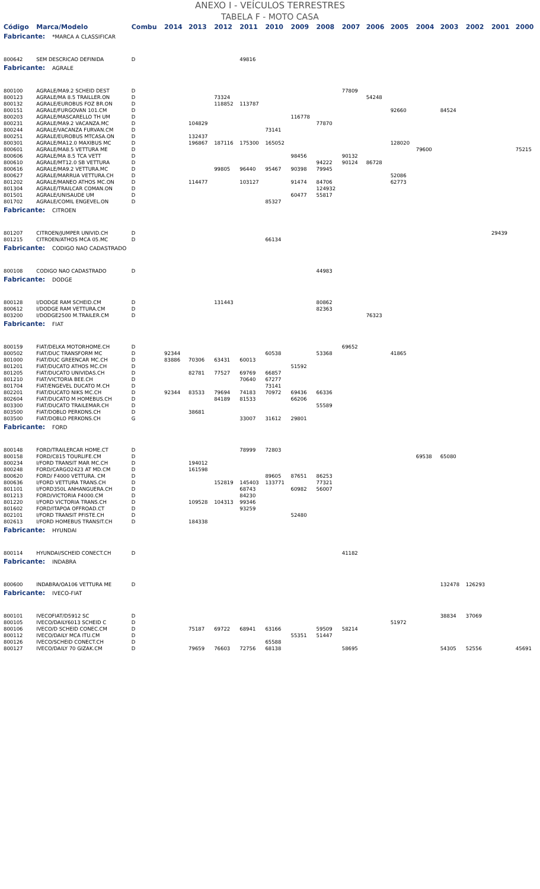ANEXO I - VEÍCULOS TERRESTRES
TABELA F - MOTO CASA
| Código | Marca/Modelo | Combu | 2014 | 2013 | 2012 | 2011 | 2010 | 2009 | 2008 | 2007 | 2006 | 2005 | 2004 | 2003 | 2002 | 2001 | 2000 |
| --- | --- | --- | --- | --- | --- | --- | --- | --- | --- | --- | --- | --- | --- | --- | --- | --- | --- |
| Fabricante: *MARCA A CLASSIFICAR | | | | | | | | | | | | | | | | | |
| 800642 | SEM DESCRICAO DEFINIDA | D | | | | 49816 | | | | | | | | | | | |
| Fabricante: AGRALE | | | | | | | | | | | | | | | | | |
| 800100 | AGRALE/MA9.2 SCHEID DEST | D | | | | | | | | 77809 | | | | | | | |
| 800123 | AGRALE/MA 8.5 TRAILLER.ON | D | | | 73324 | | | | | | 54248 | | | | | | |
| 800132 | AGRALE/EUROBUS FOZ BR.ON | D | | | 118852 | 113787 | | | | | | | | | | | |
| 800151 | AGRALE/FURGOVAN 101.CM | D | | | | | | | | | | 92660 | | 84524 | | | |
| 800203 | AGRALE/MASCARELLO TH UM | D | | | | | | 116778 | | | | | | | | | |
| 800231 | AGRALE/MA9.2 VACANZA.MC | D | | 104829 | | | | | 77870 | | | | | | | | |
| 800244 | AGRALE/VACANZA FURVAN.CM | D | | | | | 73141 | | | | | | | | | | |
| 800251 | AGRALE/EUROBUS MTCASA.ON | D | | 132437 | | | | | | | | | | | | | |
| 800301 | AGRALE/MA12.0 MAXIBUS MC | D | | 196867 | 187116 | 175300 | 165052 | | | | | 128020 | | | | | |
| 800601 | AGRALE/MA8.5 VETTURA ME | D | | | | | | | | | | | 79600 | | | | 75215 |
| 800606 | AGRALE/MA 8.5 TCA VETT | D | | | | | | 98456 | | 90132 | | | | | | | |
| 800610 | AGRALE/MT12.0 SB VETTURA | D | | | | | | | 94222 | 90124 | 86728 | | | | | | |
| 800616 | AGRALE/MA9.2 VETTURA.MC | D | | | 99805 | 96440 | 95467 | 90398 | 79945 | | | | | | | | |
| 800627 | AGRALE/MARRUA VETTURA.CH | D | | | | | | | | | | 52086 | | | | | |
| 801202 | AGRALE/MANEO ATHOS MC.ON | D | | 114477 | | 103127 | | 91474 | 84706 | | | 62773 | | | | | |
| 801304 | AGRALE/TRAILCAR COMAN.ON | D | | | | | | | 124932 | | | | | | | | |
| 801501 | AGRALE/UNISAUDE UM | D | | | | | | 60477 | 55817 | | | | | | | | |
| 801702 | AGRALE/COMIL ENGEVEL.ON | D | | | | | 85327 | | | | | | | | | | |
| Fabricante: CITROEN | | | | | | | | | | | | | | | | | |
| 801207 | CITROEN/JUMPER UNIVID.CH | D | | | | | | | | | | | | | | 29439 | |
| 801215 | CITROEN/ATHOS MCA 05.MC | D | | | | | 66134 | | | | | | | | | | |
| Fabricante: CODIGO NAO CADASTRADO | | | | | | | | | | | | | | | | | |
| 800108 | CODIGO NAO CADASTRADO | D | | | | | | | 44983 | | | | | | | | |
| Fabricante: DODGE | | | | | | | | | | | | | | | | | |
| 800128 | I/DODGE RAM SCHEID.CM | D | | | 131443 | | | | 80862 | | | | | | | | |
| 800612 | I/DODGE RAM VETTURA.CM | D | | | | | | | 82363 | | | | | | | | |
| 803200 | I/DODGE2500 M.TRAILER.CM | D | | | | | | | | | 76323 | | | | | | |
| Fabricante: FIAT | | | | | | | | | | | | | | | | | |
| 800159 | FIAT/DELKA MOTORHOME.CH | D | | | | | | | | 69652 | | | | | | | |
| 800502 | FIAT/DUC TRANSFORM MC | D | 92344 | | | | 60538 | | 53368 | | | 41865 | | | | | |
| 801000 | FIAT/DUC GREENCAR MC.CH | D | 83886 | 70306 | 63431 | 60013 | | | | | | | | | | | |
| 801201 | FIAT/DUCATO ATHOS MC.CH | D | | | | | | 51592 | | | | | | | | | |
| 801205 | FIAT/DUCATO UNIVIDAS.CH | D | | 82781 | 77527 | 69769 | 66857 | | | | | | | | | | |
| 801210 | FIAT/VICTORIA BEE.CH | D | | | | 70640 | 67277 | | | | | | | | | | |
| 801704 | FIAT/ENGEVEL DUCATO M.CH | D | | | | | 73141 | | | | | | | | | | |
| 802201 | FIAT/DUCATO NIKS MC.CH | D | 92344 | 83533 | 79694 | 74183 | 70972 | 69436 | 66336 | | | | | | | | |
| 802604 | FIAT/DUCATO M HOMEBUS.CH | D | | | 84189 | 81533 | | 66206 | | | | | | | | | |
| 803300 | FIAT/DUCATO TRAILEMAR.CH | D | | | | | | | 55589 | | | | | | | | |
| 803500 | FIAT/DOBLO PERKONS.CH | D | | 38681 | | | | | | | | | | | | | |
| 803500 | FIAT/DOBLO PERKONS.CH | G | | | | 33007 | 31612 | 29801 | | | | | | | | | |
| Fabricante: FORD | | | | | | | | | | | | | | | | | |
| 800148 | FORD/TRAILERCAR HOME.CT | D | | | | 78999 | 72803 | | | | | | | | | | |
| 800158 | FORD/C815 TOURLIFE.CM | D | | | | | | | | | | | 69538 | 65080 | | | |
| 800234 | I/FORD TRANSIT MAR MC.CH | D | | 194012 | | | | | | | | | | | | | |
| 800248 | FORD/CARGO2423 AT MD.CM | D | | 161598 | | | | | | | | | | | | | |
| 800620 | FORD/ F4000 VETTURA. CM | D | | | | | 89605 | 87651 | 86253 | | | | | | | | |
| 800636 | I/FORD VETTURA TRANS.CH | D | | | 152819 | 145403 | 133771 | | 77321 | | | | | | | | |
| 801101 | I/FORD350L ANHANGUERA.CH | D | | | | 68743 | | 60982 | 56007 | | | | | | | | |
| 801213 | FORD/VICTORIA F4000.CM | D | | | | 84230 | | | | | | | | | | | |
| 801220 | I/FORD VICTORIA TRANS.CH | D | | 109528 | 104313 | 99346 | | | | | | | | | | | |
| 801602 | FORD/ITAPOA OFFROAD.CT | D | | | | 93259 | | | | | | | | | | | |
| 802101 | I/FORD TRANSIT PFISTE.CH | D | | | | | | 52480 | | | | | | | | | |
| 802613 | I/FORD HOMEBUS TRANSIT.CH | D | | 184338 | | | | | | | | | | | | | |
| Fabricante: HYUNDAI | | | | | | | | | | | | | | | | | |
| 800114 | HYUNDAI/SCHEID CONECT.CH | D | | | | | | | | 41182 | | | | | | | |
| Fabricante: INDABRA | | | | | | | | | | | | | | | | | |
| 800600 | INDABRA/OA106 VETTURA ME | D | | | | | | | | | | | | 132478 | 126293 | | |
| Fabricante: IVECO-FIAT | | | | | | | | | | | | | | | | | |
| 800101 | IVECOFIAT/D5912 SC | D | | | | | | | | | | | | 38834 | 37069 | | |
| 800105 | IVECO/DAILY6013 SCHEID C | D | | | | | | | | | | 51972 | | | | | |
| 800106 | IVECO/D SCHEID CONEC.CM | D | | 75187 | 69722 | 68941 | 63166 | | 59509 | 58214 | | | | | | | |
| 800112 | IVECO/DAILY MCA ITU.CM | D | | | | | | 55351 | 51447 | | | | | | | | |
| 800126 | IVECO/SCHEID CONECT.CH | D | | | | | 65588 | | | | | | | | | | |
| 800127 | IVECO/DAILY 70 GIZAK.CM | D | | 79659 | 76603 | 72756 | 68138 | | | 58695 | | | | 54305 | 52556 | | 45691 |